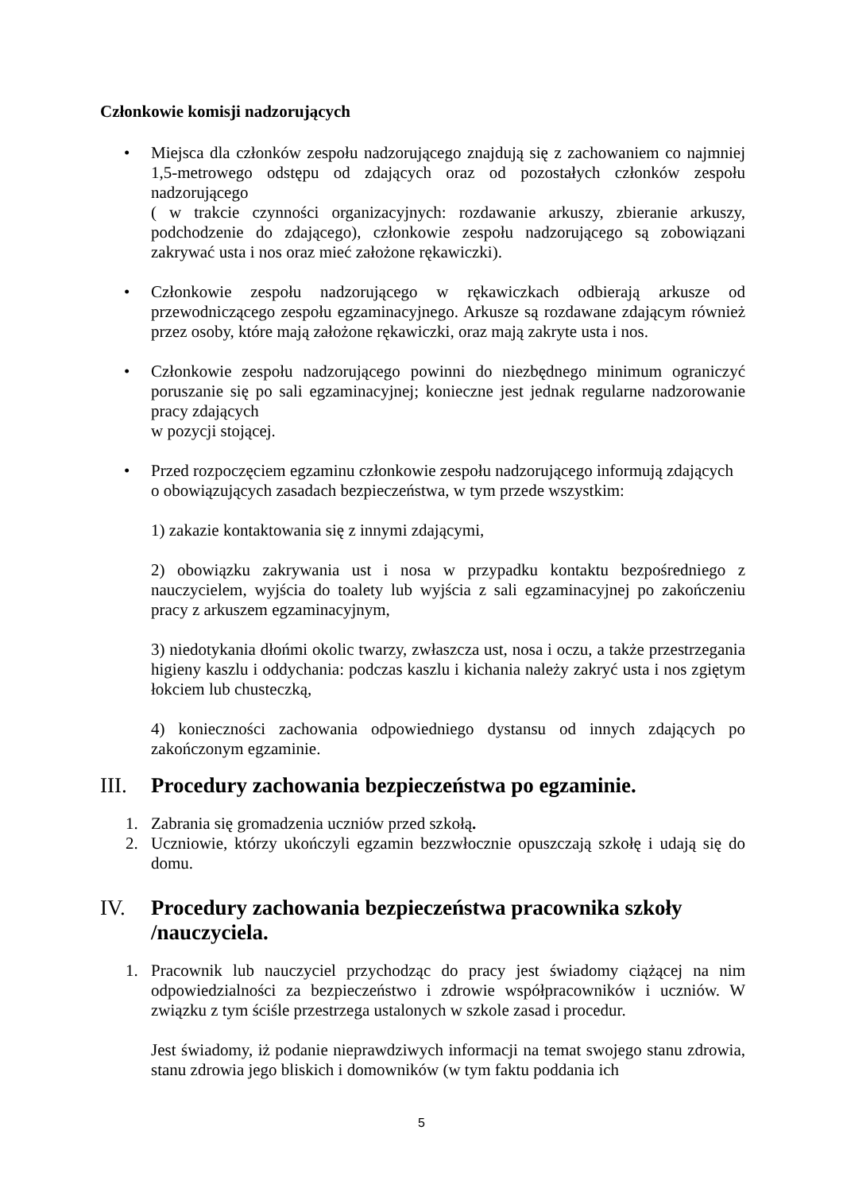Członkowie komisji nadzorujących
• Miejsca dla członków zespołu nadzorującego znajdują się z zachowaniem co najmniej 1,5-metrowego odstępu od zdających oraz od pozostałych członków zespołu nadzorującego
( w trakcie czynności organizacyjnych: rozdawanie arkuszy, zbieranie arkuszy, podchodzenie do zdającego), członkowie zespołu nadzorującego są zobowiązani zakrywać usta i nos oraz mieć założone rękawiczki).
• Członkowie zespołu nadzorującego w rękawiczkach odbierają arkusze od przewodniczącego zespołu egzaminacyjnego. Arkusze są rozdawane zdającym również przez osoby, które mają założone rękawiczki, oraz mają zakryte usta i nos.
• Członkowie zespołu nadzorującego powinni do niezbędnego minimum ograniczyć poruszanie się po sali egzaminacyjnej; konieczne jest jednak regularne nadzorowanie pracy zdających
w pozycji stojącej.
• Przed rozpoczęciem egzaminu członkowie zespołu nadzorującego informują zdających
o obowiązujących zasadach bezpieczeństwa, w tym przede wszystkim:
1) zakazie kontaktowania się z innymi zdającymi,
2) obowiązku zakrywania ust i nosa w przypadku kontaktu bezpośredniego z nauczycielem, wyjścia do toalety lub wyjścia z sali egzaminacyjnej po zakończeniu pracy z arkuszem egzaminacyjnym,
3) niedotykania dłońmi okolic twarzy, zwłaszcza ust, nosa i oczu, a także przestrzegania higieny kaszlu i oddychania: podczas kaszlu i kichania należy zakryć usta i nos zgiętym łokciem lub chusteczką,
4) konieczności zachowania odpowiedniego dystansu od innych zdających po zakończonym egzaminie.
III. Procedury zachowania bezpieczeństwa po egzaminie.
1. Zabrania się gromadzenia uczniów przed szkołą.
2. Uczniowie, którzy ukończyli egzamin bezzwłocznie opuszczają szkołę i udają się do domu.
IV. Procedury zachowania bezpieczeństwa pracownika szkoły /nauczyciela.
1. Pracownik lub nauczyciel przychodząc do pracy jest świadomy ciążącej na nim odpowiedzialności za bezpieczeństwo i zdrowie współpracowników i uczniów. W związku z tym ściśle przestrzega ustalonych w szkole zasad i procedur.
Jest świadomy, iż podanie nieprawdziwych informacji na temat swojego stanu zdrowia, stanu zdrowia jego bliskich i domowników (w tym faktu poddania ich
5